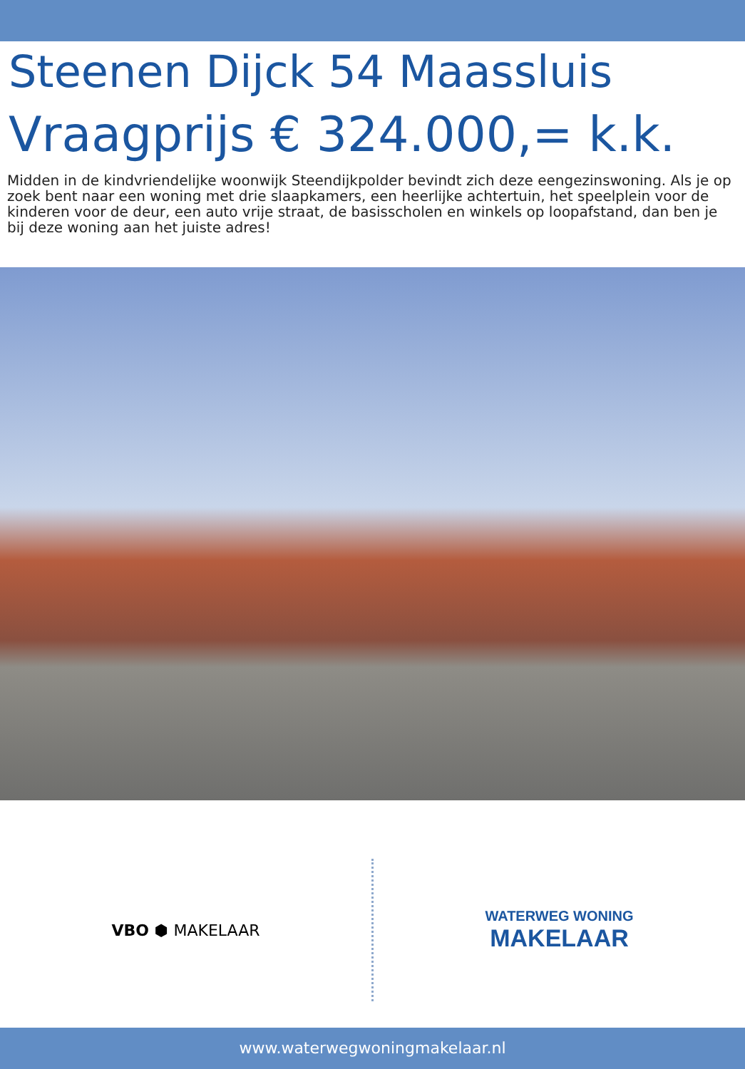Steenen Dijck 54 Maassluis
Vraagprijs € 324.000,= k.k.
Midden in de kindvriendelijke woonwijk Steendijkpolder bevindt zich deze eengezinswoning. Als je op zoek bent naar een woning met drie slaapkamers, een heerlijke achtertuin, het speelplein voor de kinderen voor de deur, een auto vrije straat, de basisscholen en winkels op loopafstand, dan ben je bij deze woning aan het juiste adres!
VBO ⬢ MAKELAAR
WATERWEG WONING
MAKELAAR
www.waterwegwoningmakelaar.nl